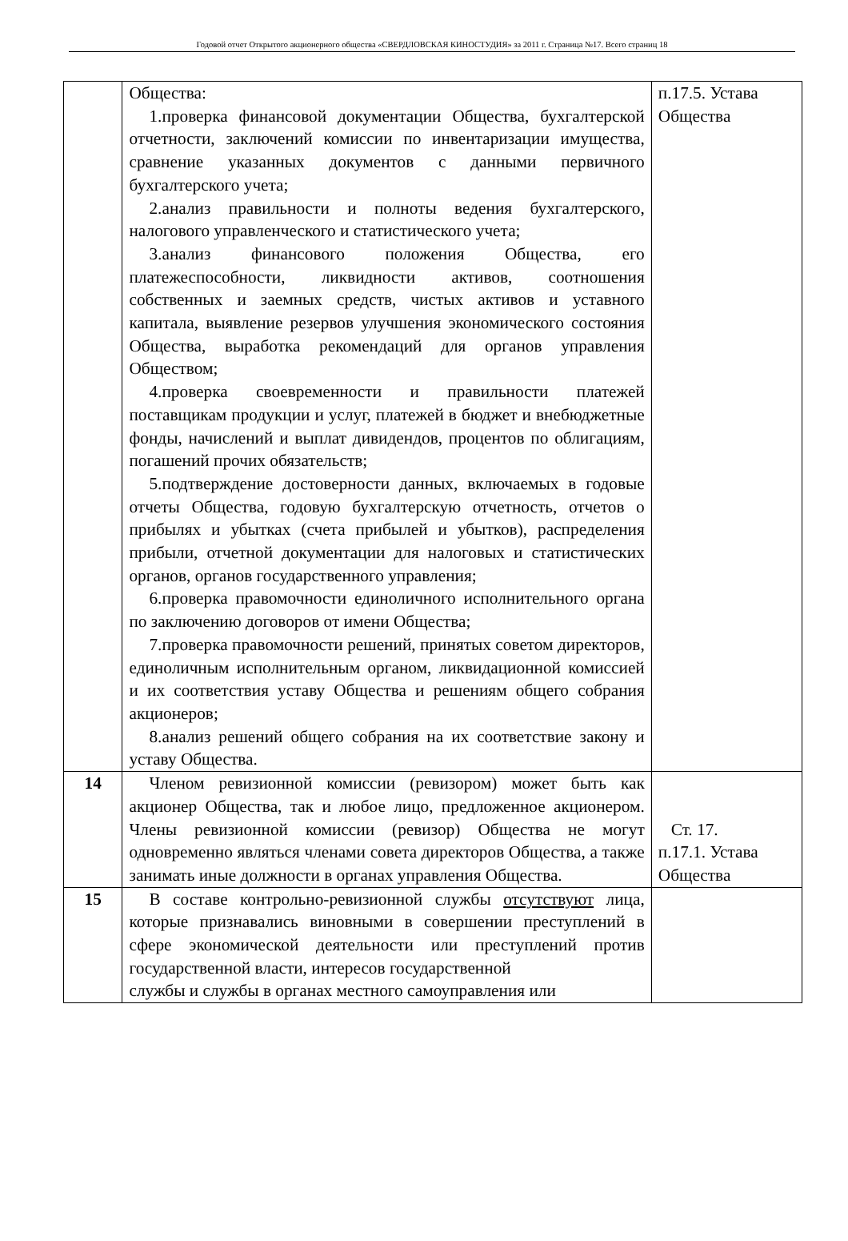Годовой отчет Открытого акционерного общества «СВЕРДЛОВСКАЯ КИНОСТУДИЯ» за 2011 г. Страница №17. Всего страниц 18
| | Общества: 1.проверка финансовой документации Общества, бухгалтерской отчетности, заключений комиссии по инвентаризации имущества, сравнение указанных документов с данными первичного бухгалтерского учета; 2.анализ правильности и полноты ведения бухгалтерского, налогового управленческого и статистического учета; 3.анализ финансового положения Общества, его платежеспособности, ликвидности активов, соотношения собственных и заемных средств, чистых активов и уставного капитала, выявление резервов улучшения экономического состояния Общества, выработка рекомендаций для органов управления Обществом; 4.проверка своевременности и правильности платежей поставщикам продукции и услуг, платежей в бюджет и внебюджетные фонды, начислений и выплат дивидендов, процентов по облигациям, погашений прочих обязательств; 5.подтверждение достоверности данных, включаемых в годовые отчеты Общества, годовую бухгалтерскую отчетность, отчетов о прибылях и убытках (счета прибылей и убытков), распределения прибыли, отчетной документации для налоговых и статистических органов, органов государственного управления; 6.проверка правомочности единоличного исполнительного органа по заключению договоров от имени Общества; 7.проверка правомочности решений, принятых советом директоров, единоличным исполнительным органом, ликвидационной комиссией и их соответствия уставу Общества и решениям общего собрания акционеров; 8.анализ решений общего собрания на их соответствие закону и уставу Общества. | п.17.5. Устава Общества |
| 14 | Членом ревизионной комиссии (ревизором) может быть как акционер Общества, так и любое лицо, предложенное акционером. Члены ревизионной комиссии (ревизор) Общества не могут одновременно являться членами совета директоров Общества, а также занимать иные должности в органах управления Общества. | Ст. 17. п.17.1. Устава Общества |
| 15 | В составе контрольно-ревизионной службы отсутствуют лица, которые признавались виновными в совершении преступлений в сфере экономической деятельности или преступлений против государственной власти, интересов государственной службы и службы в органах местного самоуправления или | |